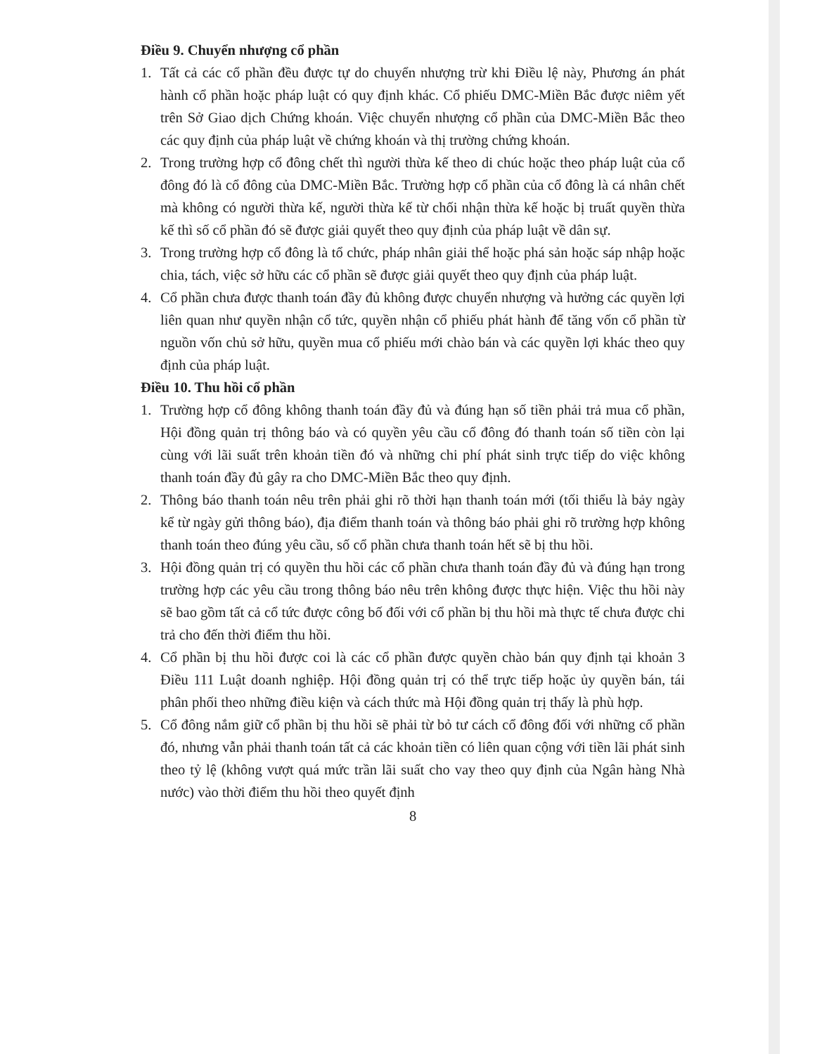Điều 9. Chuyển nhượng cổ phần
1. Tất cả các cổ phần đều được tự do chuyển nhượng trừ khi Điều lệ này, Phương án phát hành cổ phần hoặc pháp luật có quy định khác. Cổ phiếu DMC-Miền Bắc được niêm yết trên Sở Giao dịch Chứng khoán. Việc chuyển nhượng cổ phần của DMC-Miền Bắc theo các quy định của pháp luật về chứng khoán và thị trường chứng khoán.
2. Trong trường hợp cổ đông chết thì người thừa kế theo di chúc hoặc theo pháp luật của cổ đông đó là cổ đông của DMC-Miền Bắc. Trường hợp cổ phần của cổ đông là cá nhân chết mà không có người thừa kế, người thừa kế từ chối nhận thừa kế hoặc bị truất quyền thừa kế thì số cổ phần đó sẽ được giải quyết theo quy định của pháp luật về dân sự.
3. Trong trường hợp cổ đông là tổ chức, pháp nhân giải thể hoặc phá sản hoặc sáp nhập hoặc chia, tách, việc sở hữu các cổ phần sẽ được giải quyết theo quy định của pháp luật.
4. Cổ phần chưa được thanh toán đầy đủ không được chuyển nhượng và hưởng các quyền lợi liên quan như quyền nhận cổ tức, quyền nhận cổ phiếu phát hành để tăng vốn cổ phần từ nguồn vốn chủ sở hữu, quyền mua cổ phiếu mới chào bán và các quyền lợi khác theo quy định của pháp luật.
Điều 10. Thu hồi cổ phần
1. Trường hợp cổ đông không thanh toán đầy đủ và đúng hạn số tiền phải trả mua cổ phần, Hội đồng quản trị thông báo và có quyền yêu cầu cổ đông đó thanh toán số tiền còn lại cùng với lãi suất trên khoản tiền đó và những chi phí phát sinh trực tiếp do việc không thanh toán đầy đủ gây ra cho DMC-Miền Bắc theo quy định.
2. Thông báo thanh toán nêu trên phải ghi rõ thời hạn thanh toán mới (tối thiểu là bảy ngày kể từ ngày gửi thông báo), địa điểm thanh toán và thông báo phải ghi rõ trường hợp không thanh toán theo đúng yêu cầu, số cổ phần chưa thanh toán hết sẽ bị thu hồi.
3. Hội đồng quản trị có quyền thu hồi các cổ phần chưa thanh toán đầy đủ và đúng hạn trong trường hợp các yêu cầu trong thông báo nêu trên không được thực hiện. Việc thu hồi này sẽ bao gồm tất cả cổ tức được công bố đối với cổ phần bị thu hồi mà thực tế chưa được chi trả cho đến thời điểm thu hồi.
4. Cổ phần bị thu hồi được coi là các cổ phần được quyền chào bán quy định tại khoản 3 Điều 111 Luật doanh nghiệp. Hội đồng quản trị có thể trực tiếp hoặc ủy quyền bán, tái phân phối theo những điều kiện và cách thức mà Hội đồng quản trị thấy là phù hợp.
5. Cổ đông nắm giữ cổ phần bị thu hồi sẽ phải từ bỏ tư cách cổ đông đối với những cổ phần đó, nhưng vẫn phải thanh toán tất cả các khoản tiền có liên quan cộng với tiền lãi phát sinh theo tỷ lệ (không vượt quá mức trần lãi suất cho vay theo quy định của Ngân hàng Nhà nước) vào thời điểm thu hồi theo quyết định
8